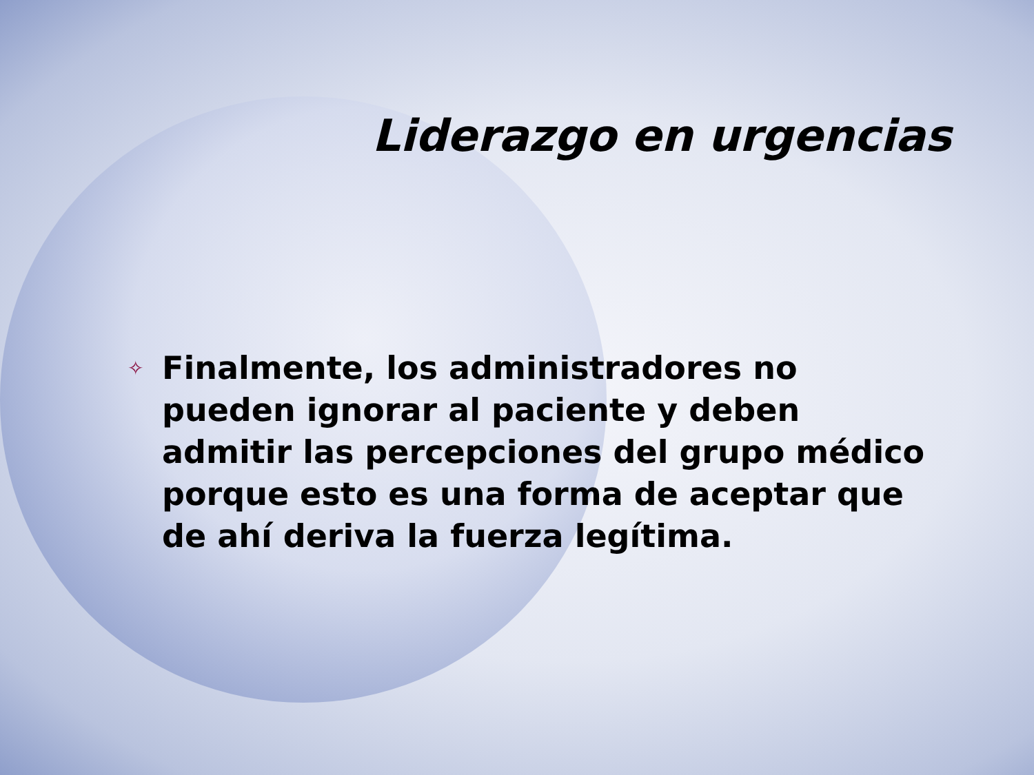Liderazgo en urgencias
✧ Finalmente, los administradores no pueden ignorar al paciente y deben admitir las percepciones del grupo médico porque esto es una forma de aceptar que de ahí deriva la fuerza legítima.